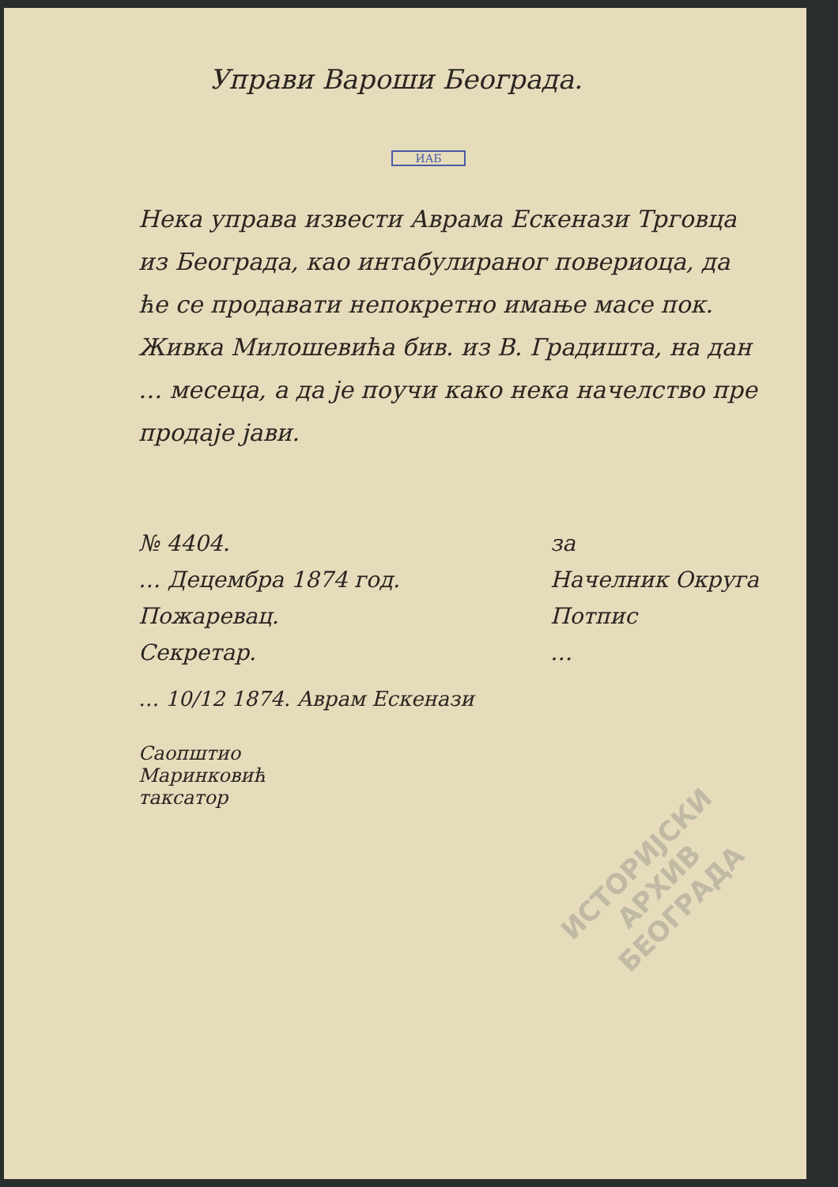Управи Вароши Београда.
ИАБ
Нека управа извести Аврама Ескенази Трговца из Београда, као интабулираног повериоца, да ће се продавати непокретно имање масе пок. Живка Милошевића бив. из В. Градишта, на дан … месеца, а да је поучи како нека начелство пре продаје јави.
№ 4404.
… Децембра 1874 год.
Пожаревац.
Секретар.
за
Начелник Округа
Потпис
…
… 10/12 1874. Аврам Ескенази
Саопштио
Маринковић
таксатор
ИСТОРИЈСКИ
АРХИВ
БЕОГРАДА